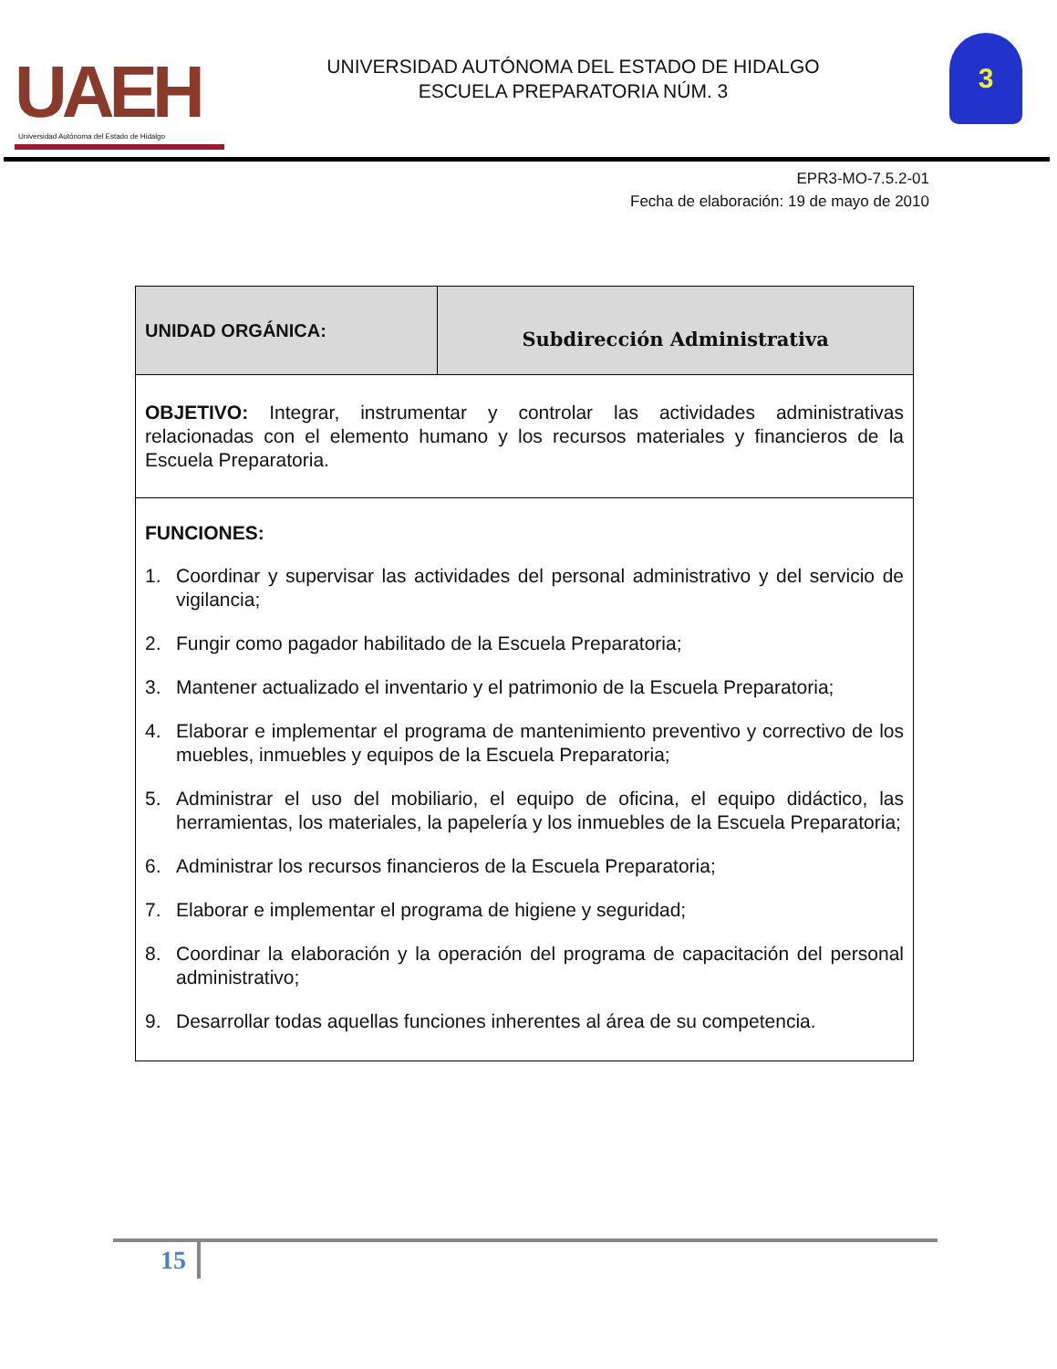UAEH
Universidad Autónoma del Estado de Hidalgo
UNIVERSIDAD AUTÓNOMA DEL ESTADO DE HIDALGO
ESCUELA PREPARATORIA NÚM. 3
3
EPR3-MO-7.5.2-01
Fecha de elaboración: 19 de mayo de 2010
| UNIDAD ORGÁNICA: | Subdirección Administrativa |
| OBJETIVO: Integrar, instrumentar y controlar las actividades administrativas relacionadas con el elemento humano y los recursos materiales y financieros de la Escuela Preparatoria. | |
| FUNCIONES: 1. Coordinar y supervisar las actividades del personal administrativo y del servicio de vigilancia; 2. Fungir como pagador habilitado de la Escuela Preparatoria; 3. Mantener actualizado el inventario y el patrimonio de la Escuela Preparatoria; 4. Elaborar e implementar el programa de mantenimiento preventivo y correctivo de los muebles, inmuebles y equipos de la Escuela Preparatoria; 5. Administrar el uso del mobiliario, el equipo de oficina, el equipo didáctico, las herramientas, los materiales, la papelería y los inmuebles de la Escuela Preparatoria; 6. Administrar los recursos financieros de la Escuela Preparatoria; 7. Elaborar e implementar el programa de higiene y seguridad; 8. Coordinar la elaboración y la operación del programa de capacitación del personal administrativo; 9. Desarrollar todas aquellas funciones inherentes al área de su competencia. | |
15